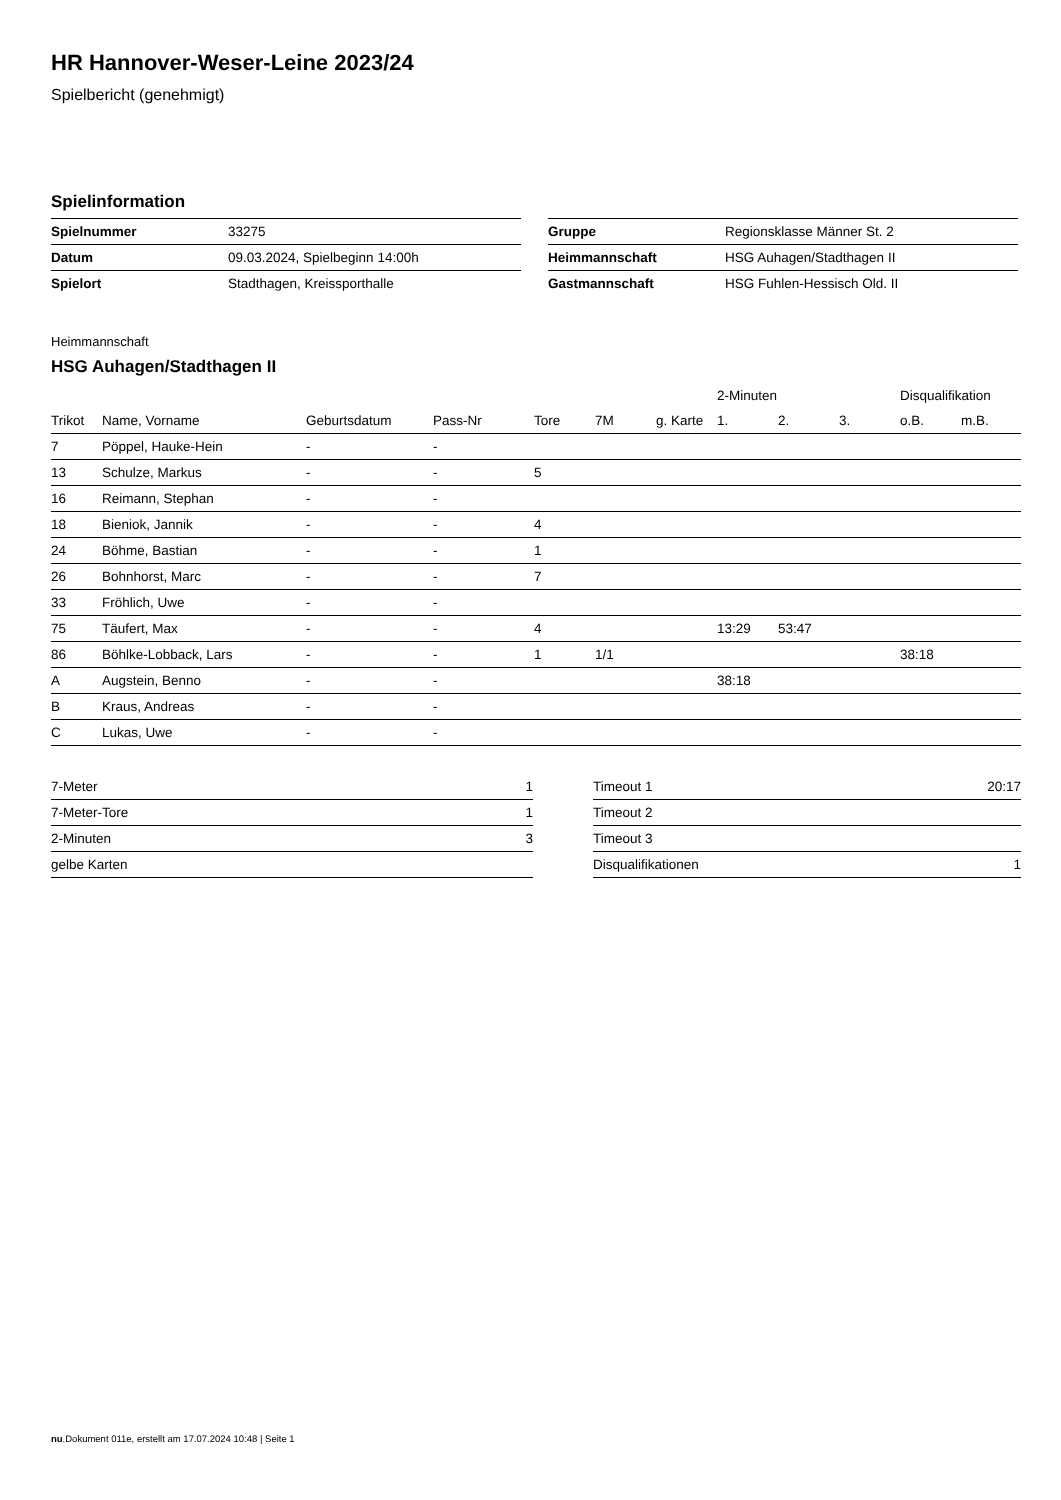HR Hannover-Weser-Leine 2023/24
Spielbericht (genehmigt)
Spielinformation
| Spielnummer | 33275 |
| Datum | 09.03.2024, Spielbeginn 14:00h |
| Spielort | Stadthagen, Kreissporthalle |
| Gruppe | Regionsklasse Männer St. 2 |
| Heimmannschaft | HSG Auhagen/Stadthagen II |
| Gastmannschaft | HSG Fuhlen-Hessisch Old. II |
Heimmannschaft
HSG Auhagen/Stadthagen II
| | | | | | | | 2-Minuten | | | Disqualifikation | |
| --- | --- | --- | --- | --- | --- | --- | --- | --- | --- | --- | --- |
| Trikot | Name, Vorname | Geburtsdatum | Pass-Nr | Tore | 7M | g. Karte | 1. | 2. | 3. | o.B. | m.B. |
| 7 | Pöppel, Hauke-Hein | - | - | | | | | | | | |
| 13 | Schulze, Markus | - | - | 5 | | | | | | | |
| 16 | Reimann, Stephan | - | - | | | | | | | | |
| 18 | Bieniok, Jannik | - | - | 4 | | | | | | | |
| 24 | Böhme, Bastian | - | - | 1 | | | | | | | |
| 26 | Bohnhorst, Marc | - | - | 7 | | | | | | | |
| 33 | Fröhlich, Uwe | - | - | | | | | | | | |
| 75 | Täufert, Max | - | - | 4 | | | 13:29 | 53:47 | | | |
| 86 | Böhlke-Lobback, Lars | - | - | 1 | 1/1 | | | | | 38:18 | |
| A | Augstein, Benno | - | - | | | | 38:18 | | | | |
| B | Kraus, Andreas | - | - | | | | | | | | |
| C | Lukas, Uwe | - | - | | | | | | | | |
| 7-Meter | 1 |
| 7-Meter-Tore | 1 |
| 2-Minuten | 3 |
| gelbe Karten | |
| Timeout 1 | 20:17 |
| Timeout 2 | |
| Timeout 3 | |
| Disqualifikationen | 1 |
nu.Dokument 011e, erstellt am 17.07.2024 10:48 | Seite 1